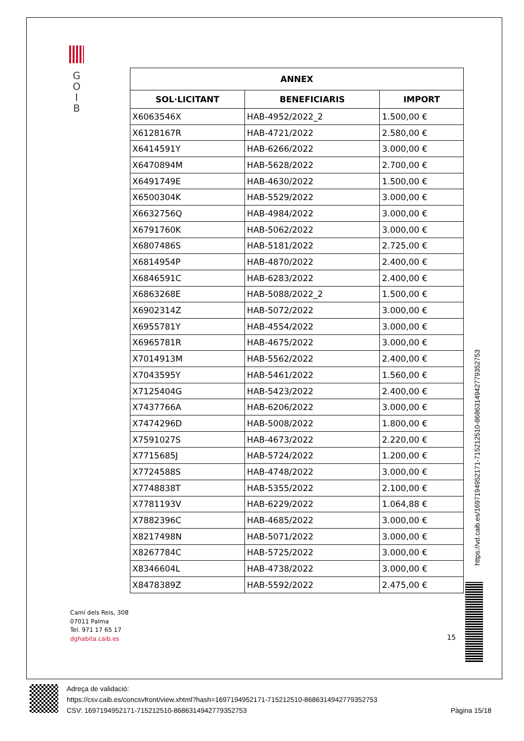G
O
I
B
| ANNEX | | |
| --- | --- | --- |
| SOL·LICITANT | BENEFICIARIS | IMPORT |
| X6063546X | HAB-4952/2022_2 | 1.500,00 € |
| X6128167R | HAB-4721/2022 | 2.580,00 € |
| X6414591Y | HAB-6266/2022 | 3.000,00 € |
| X6470894M | HAB-5628/2022 | 2.700,00 € |
| X6491749E | HAB-4630/2022 | 1.500,00 € |
| X6500304K | HAB-5529/2022 | 3.000,00 € |
| X6632756Q | HAB-4984/2022 | 3.000,00 € |
| X6791760K | HAB-5062/2022 | 3.000,00 € |
| X6807486S | HAB-5181/2022 | 2.725,00 € |
| X6814954P | HAB-4870/2022 | 2.400,00 € |
| X6846591C | HAB-6283/2022 | 2.400,00 € |
| X6863268E | HAB-5088/2022_2 | 1.500,00 € |
| X6902314Z | HAB-5072/2022 | 3.000,00 € |
| X6955781Y | HAB-4554/2022 | 3.000,00 € |
| X6965781R | HAB-4675/2022 | 3.000,00 € |
| X7014913M | HAB-5562/2022 | 2.400,00 € |
| X7043595Y | HAB-5461/2022 | 1.560,00 € |
| X7125404G | HAB-5423/2022 | 2.400,00 € |
| X7437766A | HAB-6206/2022 | 3.000,00 € |
| X7474296D | HAB-5008/2022 | 1.800,00 € |
| X7591027S | HAB-4673/2022 | 2.220,00 € |
| X7715685J | HAB-5724/2022 | 1.200,00 € |
| X7724588S | HAB-4748/2022 | 3.000,00 € |
| X7748838T | HAB-5355/2022 | 2.100,00 € |
| X7781193V | HAB-6229/2022 | 1.064,88 € |
| X7882396C | HAB-4685/2022 | 3.000,00 € |
| X8217498N | HAB-5071/2022 | 3.000,00 € |
| X8267784C | HAB-5725/2022 | 3.000,00 € |
| X8346604L | HAB-4738/2022 | 3.000,00 € |
| X8478389Z | HAB-5592/2022 | 2.475,00 € |
Camí dels Reis, 308
07011 Palma
Tel. 971 17 65 17
dghabita.caib.es
15
https://vd.caib.es/1697194952171-715212510-8686314942779352753
Adreça de validació:
https://csv.caib.es/concsvfront/view.xhtml?hash=1697194952171-715212510-8686314942779352753
CSV: 1697194952171-715212510-8686314942779352753 Pàgina 15/18